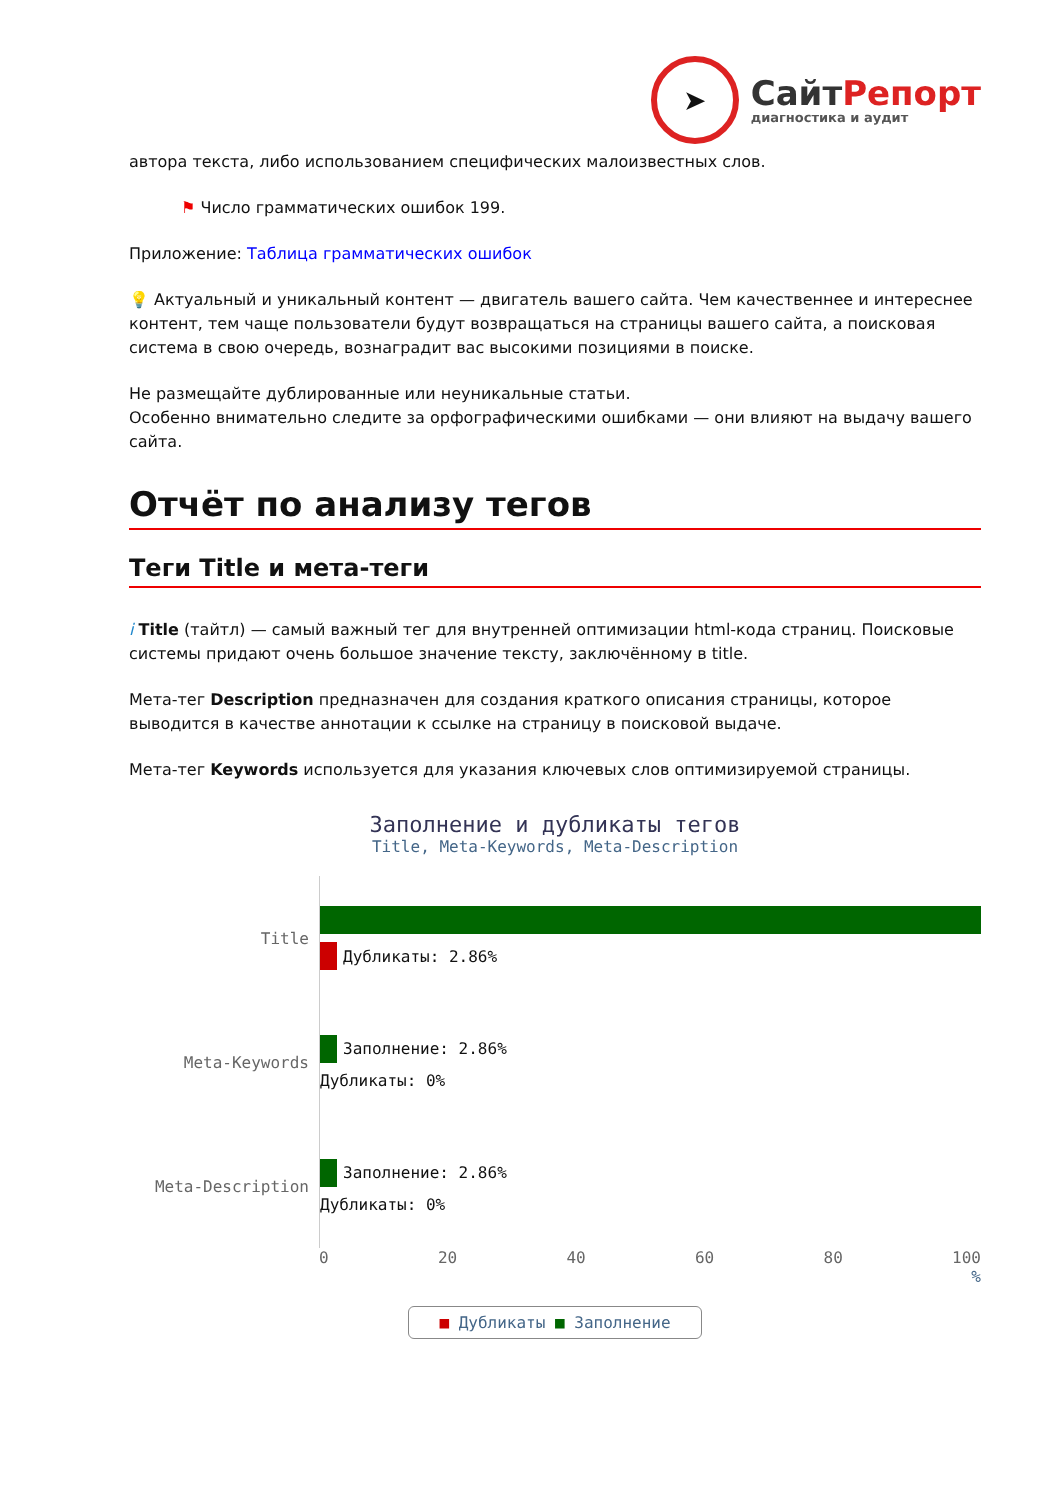➤
СайтРепорт
диагностика и аудит
автора текста, либо использованием специфических малоизвестных слов.
⚑ Число грамматических ошибок 199.
Приложение: Таблица грамматических ошибок
💡 Актуальный и уникальный контент — двигатель вашего сайта. Чем качественнее и интереснее контент, тем чаще пользователи будут возвращаться на страницы вашего сайта, а поисковая система в свою очередь, вознаградит вас высокими позициями в поиске.
Не размещайте дублированные или неуникальные статьи.
Особенно внимательно следите за орфографическими ошибками — они влияют на выдачу вашего сайта.
Отчёт по анализу тегов
Теги Title и мета-теги
i Title (тайтл) — самый важный тег для внутренней оптимизации html-кода страниц. Поисковые системы придают очень большое значение тексту, заключённому в title.
Мета-тег Description предназначен для создания краткого описания страницы, которое выводится в качестве аннотации к ссылке на страницу в поисковой выдаче.
Мета-тег Keywords используется для указания ключевых слов оптимизируемой страницы.
Заполнение и дубликаты тегов
Title, Meta-Keywords, Meta-Description
Title
Дубликаты: 2.86%
Meta-Keywords
Заполнение: 2.86%
Дубликаты: 0%
Meta-Description
Заполнение: 2.86%
Дубликаты: 0%
0 20 40 60 80 100
%
■ Дубликаты ■ Заполнение